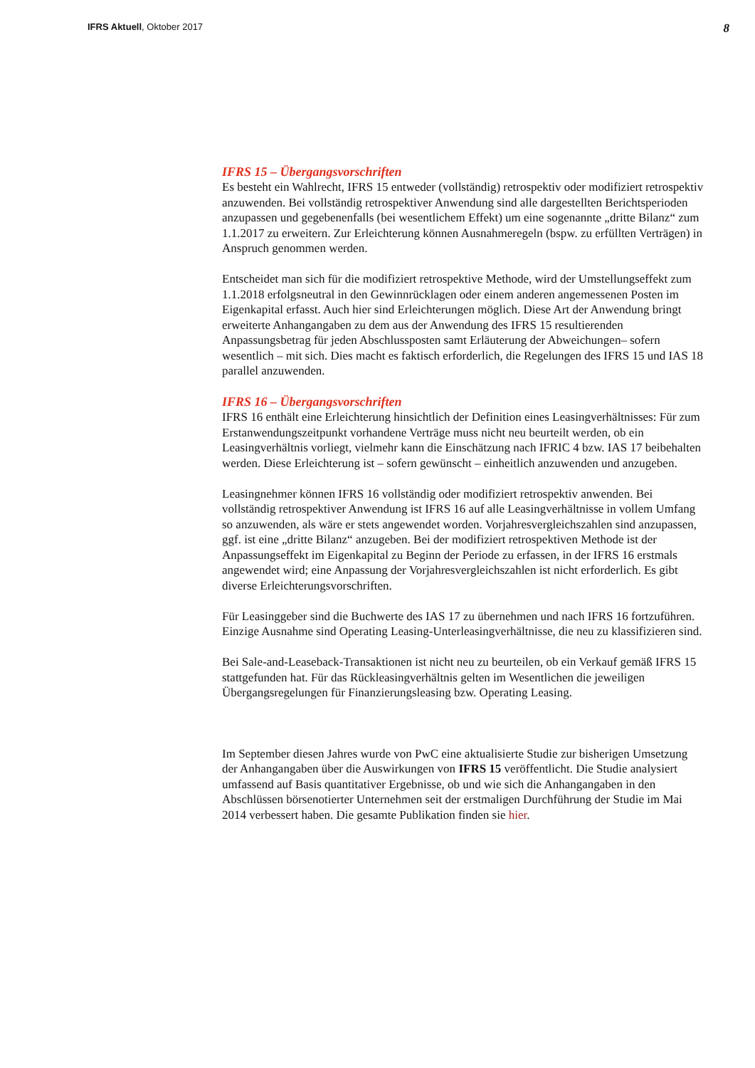IFRS Aktuell, Oktober 2017 8
IFRS 15 – Übergangsvorschriften
Es besteht ein Wahlrecht, IFRS 15 entweder (vollständig) retrospektiv oder modifiziert retrospektiv anzuwenden. Bei vollständig retrospektiver Anwendung sind alle dargestellten Berichtsperioden anzupassen und gegebenenfalls (bei wesentlichem Effekt) um eine sogenannte „dritte Bilanz“ zum 1.1.2017 zu erweitern. Zur Erleichterung können Ausnahmeregeln (bspw. zu erfüllten Verträgen) in Anspruch genommen werden.
Entscheidet man sich für die modifiziert retrospektive Methode, wird der Umstellungseffekt zum 1.1.2018 erfolgsneutral in den Gewinnrücklagen oder einem anderen angemessenen Posten im Eigenkapital erfasst. Auch hier sind Erleichterungen möglich. Diese Art der Anwendung bringt erweiterte Anhangangaben zu dem aus der Anwendung des IFRS 15 resultierenden Anpassungsbetrag für jeden Abschlussposten samt Erläuterung der Abweichungen– sofern wesentlich – mit sich. Dies macht es faktisch erforderlich, die Regelungen des IFRS 15 und IAS 18 parallel anzuwenden.
IFRS 16 – Übergangsvorschriften
IFRS 16 enthält eine Erleichterung hinsichtlich der Definition eines Leasingverhältnisses: Für zum Erstanwendungszeitpunkt vorhandene Verträge muss nicht neu beurteilt werden, ob ein Leasingverhältnis vorliegt, vielmehr kann die Einschätzung nach IFRIC 4 bzw. IAS 17 beibehalten werden. Diese Erleichterung ist – sofern gewünscht – einheitlich anzuwenden und anzugeben.
Leasingnehmer können IFRS 16 vollständig oder modifiziert retrospektiv anwenden. Bei vollständig retrospektiver Anwendung ist IFRS 16 auf alle Leasingverhältnisse in vollem Umfang so anzuwenden, als wäre er stets angewendet worden. Vorjahresvergleichszahlen sind anzupassen, ggf. ist eine „dritte Bilanz“ anzugeben. Bei der modifiziert retrospektiven Methode ist der Anpassungseffekt im Eigenkapital zu Beginn der Periode zu erfassen, in der IFRS 16 erstmals angewendet wird; eine Anpassung der Vorjahresvergleichszahlen ist nicht erforderlich. Es gibt diverse Erleichterungsvorschriften.
Für Leasinggeber sind die Buchwerte des IAS 17 zu übernehmen und nach IFRS 16 fortzuführen. Einzige Ausnahme sind Operating Leasing-Unterleasingverhältnisse, die neu zu klassifizieren sind.
Bei Sale-and-Leaseback-Transaktionen ist nicht neu zu beurteilen, ob ein Verkauf gemäß IFRS 15 stattgefunden hat. Für das Rückleasingverhältnis gelten im Wesentlichen die jeweiligen Übergangsregelungen für Finanzierungsleasing bzw. Operating Leasing.
Im September diesen Jahres wurde von PwC eine aktualisierte Studie zur bisherigen Umsetzung der Anhangangaben über die Auswirkungen von IFRS 15 veröffentlicht. Die Studie analysiert umfassend auf Basis quantitativer Ergebnisse, ob und wie sich die Anhangangaben in den Abschlüssen börsenotierter Unternehmen seit der erstmaligen Durchführung der Studie im Mai 2014 verbessert haben. Die gesamte Publikation finden sie hier.